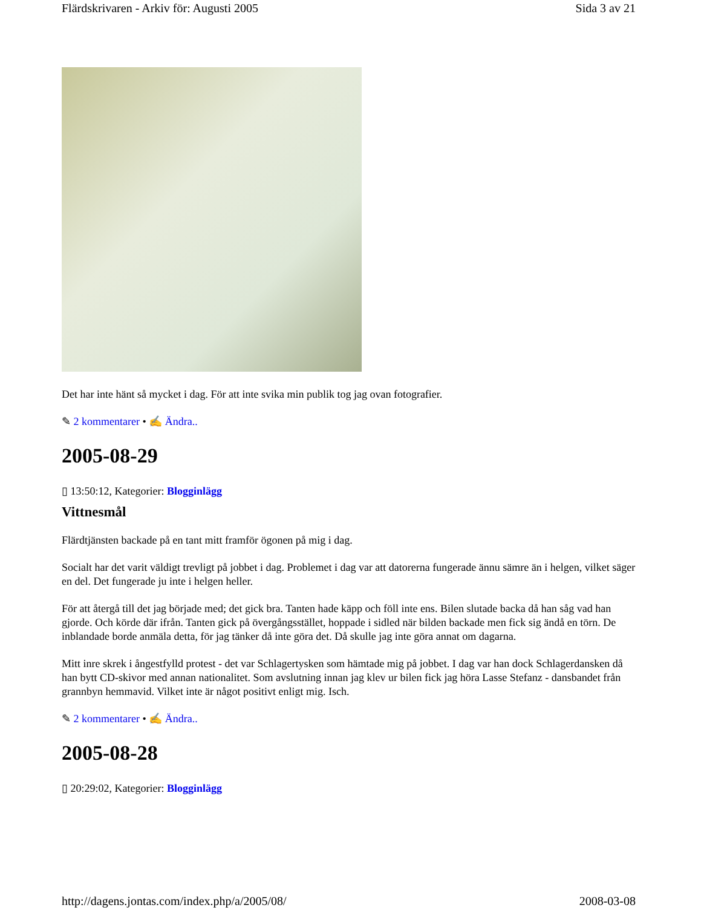Flärdskrivaren - Arkiv för: Augusti 2005 Sida 3 av 21
Det har inte hänt så mycket i dag. För att inte svika min publik tog jag ovan fotografier.
✎ 2 kommentarer • ✍ Ändra..
2005-08-29
▯ 13:50:12, Kategorier: Blogginlägg
Vittnesmål
Flärdtjänsten backade på en tant mitt framför ögonen på mig i dag.
Socialt har det varit väldigt trevligt på jobbet i dag. Problemet i dag var att datorerna fungerade ännu sämre än i helgen, vilket säger en del. Det fungerade ju inte i helgen heller.
För att återgå till det jag började med; det gick bra. Tanten hade käpp och föll inte ens. Bilen slutade backa då han såg vad han gjorde. Och körde där ifrån. Tanten gick på övergångsstället, hoppade i sidled när bilden backade men fick sig ändå en törn. De inblandade borde anmäla detta, för jag tänker då inte göra det. Då skulle jag inte göra annat om dagarna.
Mitt inre skrek i ångestfylld protest - det var Schlagertysken som hämtade mig på jobbet. I dag var han dock Schlagerdansken då han bytt CD-skivor med annan nationalitet. Som avslutning innan jag klev ur bilen fick jag höra Lasse Stefanz - dansbandet från grannbyn hemmavid. Vilket inte är något positivt enligt mig. Isch.
✎ 2 kommentarer • ✍ Ändra..
2005-08-28
▯ 20:29:02, Kategorier: Blogginlägg
http://dagens.jontas.com/index.php/a/2005/08/ 2008-03-08